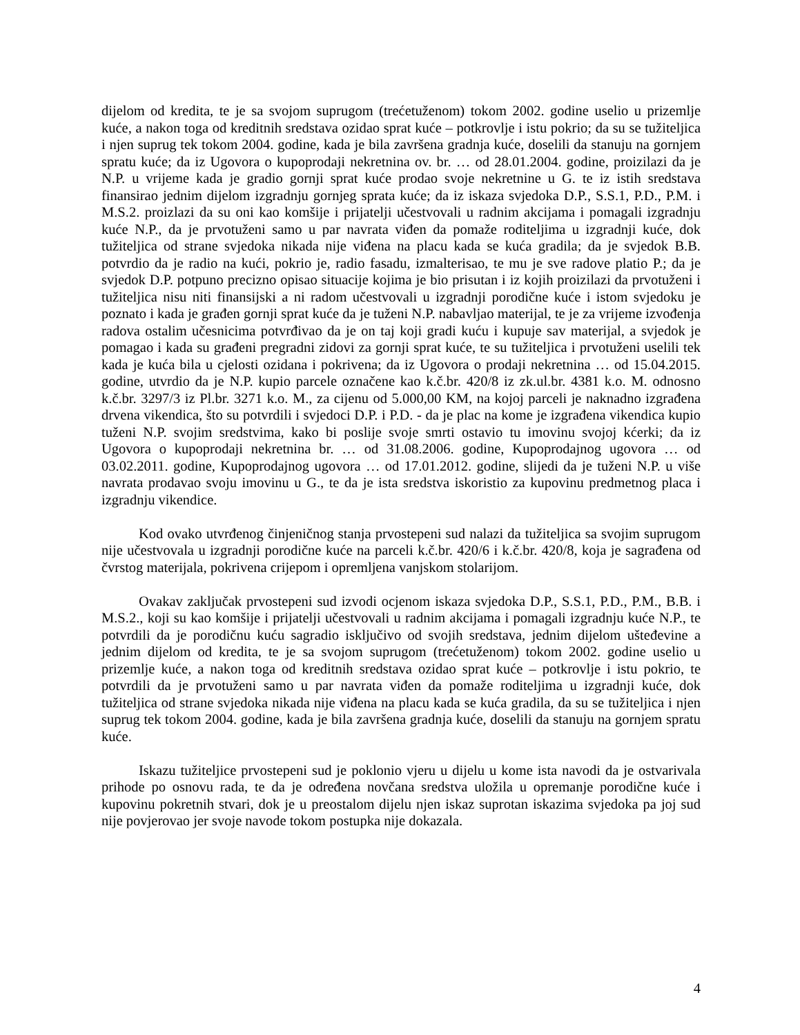dijelom od kredita, te je sa svojom suprugom (trećetuženom) tokom 2002. godine uselio u prizemlje kuće, a nakon toga od kreditnih sredstava ozidao sprat kuće – potkrovlje i istu pokrio; da su se tužiteljica i njen suprug tek tokom 2004. godine, kada je bila završena gradnja kuće, doselili da stanuju na gornjem spratu kuće; da iz Ugovora o kupoprodaji nekretnina ov. br. … od 28.01.2004. godine, proizilazi da je N.P. u vrijeme kada je gradio gornji sprat kuće prodao svoje nekretnine u G. te iz istih sredstava finansirao jednim dijelom izgradnju gornjeg sprata kuće; da iz iskaza svjedoka D.P., S.S.1, P.D., P.M. i M.S.2. proizlazi da su oni kao komšije i prijatelji učestvovali u radnim akcijama i pomagali izgradnju kuće N.P., da je prvotuženi samo u par navrata viđen da pomaže roditeljima u izgradnji kuće, dok tužiteljica od strane svjedoka nikada nije viđena na placu kada se kuća gradila; da je svjedok B.B. potvrdio da je radio na kući, pokrio je, radio fasadu, izmalterisao, te mu je sve radove platio P.; da je svjedok D.P. potpuno precizno opisao situacije kojima je bio prisutan i iz kojih proizilazi da prvotuženi i tužiteljica nisu niti finansijski a ni radom učestvovali u izgradnji porodične kuće i istom svjedoku je poznato i kada je građen gornji sprat kuće da je tuženi N.P. nabavljao materijal, te je za vrijeme izvođenja radova ostalim učesnicima potvrđivao da je on taj koji gradi kuću i kupuje sav materijal, a svjedok je pomagao i kada su građeni pregradni zidovi za gornji sprat kuće, te su tužiteljica i prvotuženi uselili tek kada je kuća bila u cjelosti ozidana i pokrivena; da iz Ugovora o prodaji nekretnina … od 15.04.2015. godine, utvrdio da je N.P. kupio parcele označene kao k.č.br. 420/8 iz zk.ul.br. 4381 k.o. M. odnosno k.č.br. 3297/3 iz Pl.br. 3271 k.o. M., za cijenu od 5.000,00 KM, na kojoj parceli je naknadno izgrađena drvena vikendica, što su potvrdili i svjedoci D.P. i P.D. - da je plac na kome je izgrađena vikendica kupio tuženi N.P. svojim sredstvima, kako bi poslije svoje smrti ostavio tu imovinu svojoj kćerki; da iz Ugovora o kupoprodaji nekretnina br. … od 31.08.2006. godine, Kupoprodajnog ugovora … od 03.02.2011. godine, Kupoprodajnog ugovora … od 17.01.2012. godine, slijedi da je tuženi N.P. u više navrata prodavao svoju imovinu u G., te da je ista sredstva iskoristio za kupovinu predmetnog placa i izgradnju vikendice.
Kod ovako utvrđenog činjeničnog stanja prvostepeni sud nalazi da tužiteljica sa svojim suprugom nije učestvovala u izgradnji porodične kuće na parceli k.č.br. 420/6 i k.č.br. 420/8, koja je sagrađena od čvrstog materijala, pokrivena crijepom i opremljena vanjskom stolarijom.
Ovakav zaključak prvostepeni sud izvodi ocjenom iskaza svjedoka D.P., S.S.1, P.D., P.M., B.B. i M.S.2., koji su kao komšije i prijatelji učestvovali u radnim akcijama i pomagali izgradnju kuće N.P., te potvrdili da je porodičnu kuću sagradio isključivo od svojih sredstava, jednim dijelom uštеđevine a jednim dijelom od kredita, te je sa svojom suprugom (trećetuženom) tokom 2002. godine uselio u prizemlje kuće, a nakon toga od kreditnih sredstava ozidao sprat kuće – potkrovlje i istu pokrio, te potvrdili da je prvotuženi samo u par navrata viđen da pomaže roditeljima u izgradnji kuće, dok tužiteljica od strane svjedoka nikada nije viđena na placu kada se kuća gradila, da su se tužiteljica i njen suprug tek tokom 2004. godine, kada je bila završena gradnja kuće, doselili da stanuju na gornjem spratu kuće.
Iskazu tužiteljice prvostepeni sud je poklonio vjeru u dijelu u kome ista navodi da je ostvarivala prihode po osnovu rada, te da je određena novčana sredstva uložila u opremanje porodične kuće i kupovinu pokretnih stvari, dok je u preostalom dijelu njen iskaz suprotan iskazima svjedoka pa joj sud nije povjerovao jer svoje navode tokom postupka nije dokazala.
4